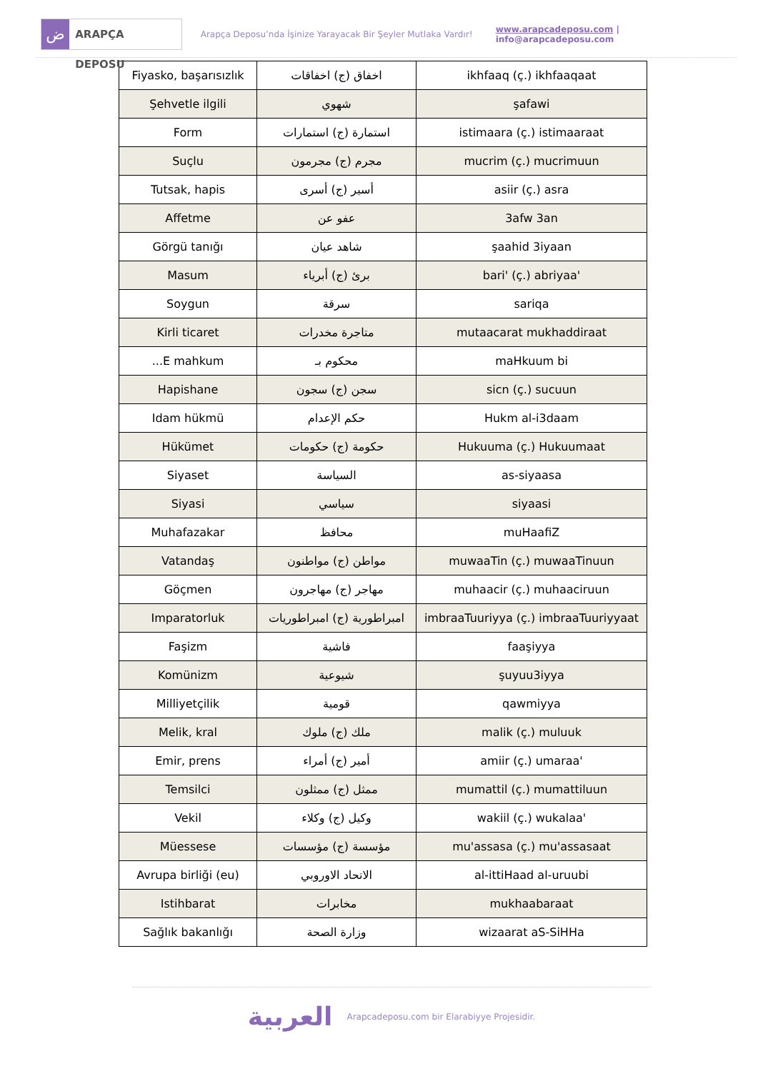ض
ARAPÇA DEPOSU
Arapça Deposu’nda İşinize Yarayacak Bir Şeyler Mutlaka Vardır!
www.arapcadeposu.com | info@arapcadeposu.com
| Fiyasko, başarısızlık | اخفاق (ج) اخفاقات | ikhfaaq (ç.) ikhfaaqaat |
| Şehvetle ilgili | شهوي | şafawi |
| Form | استمارة (ج) استمارات | istimaara (ç.) istimaaraat |
| Suçlu | مجرم (ج) مجرمون | mucrim (ç.) mucrimuun |
| Tutsak, hapis | أسير (ج) أسرى | asiir (ç.) asra |
| Affetme | عفو عن | 3afw 3an |
| Görgü tanığı | شاهد عيان | şaahid 3iyaan |
| Masum | برئ (ج) أبرياء | bari' (ç.) abriyaa' |
| Soygun | سرقة | sariqa |
| Kirli ticaret | متاجرة مخدرات | mutaacarat mukhaddiraat |
| ...E mahkum | محكوم بـ | maHkuum bi |
| Hapishane | سجن (ج) سجون | sicn (ç.) sucuun |
| Idam hükmü | حكم الإعدام | Hukm al-i3daam |
| Hükümet | حكومة (ج) حكومات | Hukuuma (ç.) Hukuumaat |
| Siyaset | السياسة | as-siyaasa |
| Siyasi | سياسي | siyaasi |
| Muhafazakar | محافظ | muHaafiZ |
| Vatandaş | مواطن (ج) مواطنون | muwaaTin (ç.) muwaaTinuun |
| Göçmen | مهاجر (ج) مهاجرون | muhaacir (ç.) muhaaciruun |
| Imparatorluk | امبراطورية (ج) امبراطوريات | imbraaTuuriyya (ç.) imbraaTuuriyyaat |
| Faşizm | فاشية | faaşiyya |
| Komünizm | شيوعية | şuyuu3iyya |
| Milliyetçilik | قومية | qawmiyya |
| Melik, kral | ملك (ج) ملوك | malik (ç.) muluuk |
| Emir, prens | أمير (ج) أمراء | amiir (ç.) umaraa' |
| Temsilci | ممثل (ج) ممثلون | mumattil (ç.) mumattiluun |
| Vekil | وكيل (ج) وكلاء | wakiil (ç.) wukalaa' |
| Müessese | مؤسسة (ج) مؤسسات | mu'assasa (ç.) mu'assasaat |
| Avrupa birliği (eu) | الاتحاد الاوروبي | al-ittiHaad al-uruubi |
| Istihbarat | مخابرات | mukhaabaraat |
| Sağlık bakanlığı | وزارة الصحة | wizaarat aS-SiHHa |
العربية
Arapcadeposu.com bir Elarabiyye Projesidir.